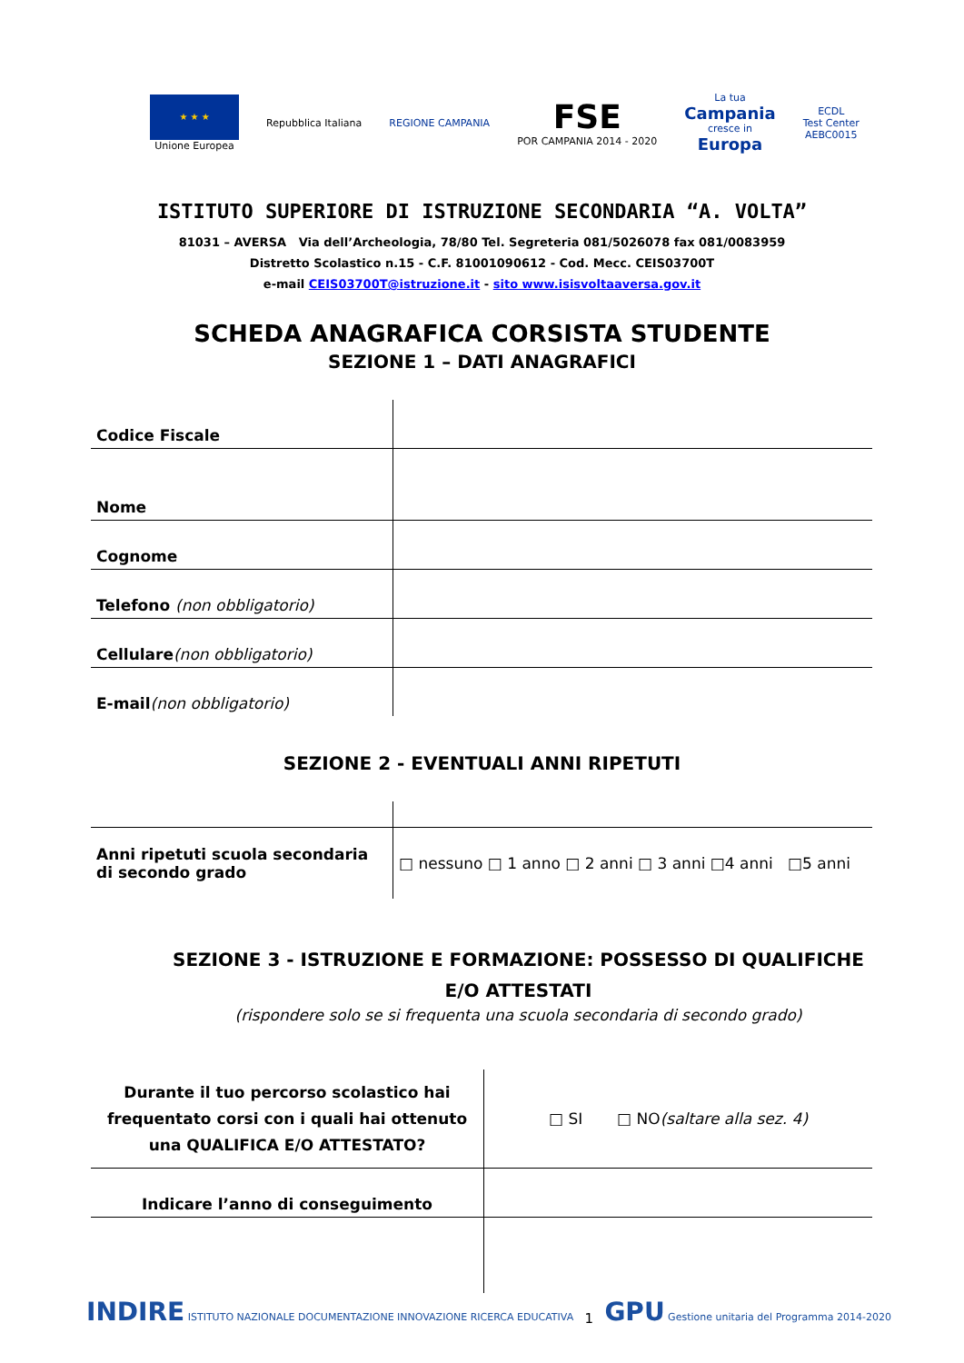★ ★ ★
Unione Europea
Repubblica Italiana REGIONE CAMPANIA
FSE
POR CAMPANIA 2014 - 2020
La tua
Campania
cresce in
Europa
ECDL
Test Center
AEBC0015
ISTITUTO SUPERIORE DI ISTRUZIONE SECONDARIA “A. VOLTA”
81031 – AVERSA Via dell’Archeologia, 78/80 Tel. Segreteria 081/5026078 fax 081/0083959
Distretto Scolastico n.15 - C.F. 81001090612 - Cod. Mecc. CEIS03700T
e-mail CEIS03700T@istruzione.it - sito www.isisvoltaaversa.gov.it
SCHEDA ANAGRAFICA CORSISTA STUDENTE
SEZIONE 1 – DATI ANAGRAFICI
| Codice Fiscale | |
| Nome | |
| Cognome | |
| Telefono (non obbligatorio) | |
| Cellulare (non obbligatorio) | |
| E-mail (non obbligatorio) | |
SEZIONE 2 - EVENTUALI ANNI RIPETUTI
| Anni ripetuti scuola secondaria di secondo grado | □ nessuno □ 1 anno □ 2 anni □ 3 anni □4 anni □5 anni |
SEZIONE 3 - ISTRUZIONE E FORMAZIONE: POSSESSO DI QUALIFICHE E/O ATTESTATI
(rispondere solo se si frequenta una scuola secondaria di secondo grado)
| Durante il tuo percorso scolastico hai frequentato corsi con i quali hai ottenuto una QUALIFICA E/O ATTESTATO? | □ SI □ NO (saltare alla sez. 4) |
| Indicare l’anno di conseguimento | |
INDIRE ISTITUTO NAZIONALE DOCUMENTAZIONE INNOVAZIONE RICERCA EDUCATIVA
1
GPU Gestione unitaria del Programma 2014-2020